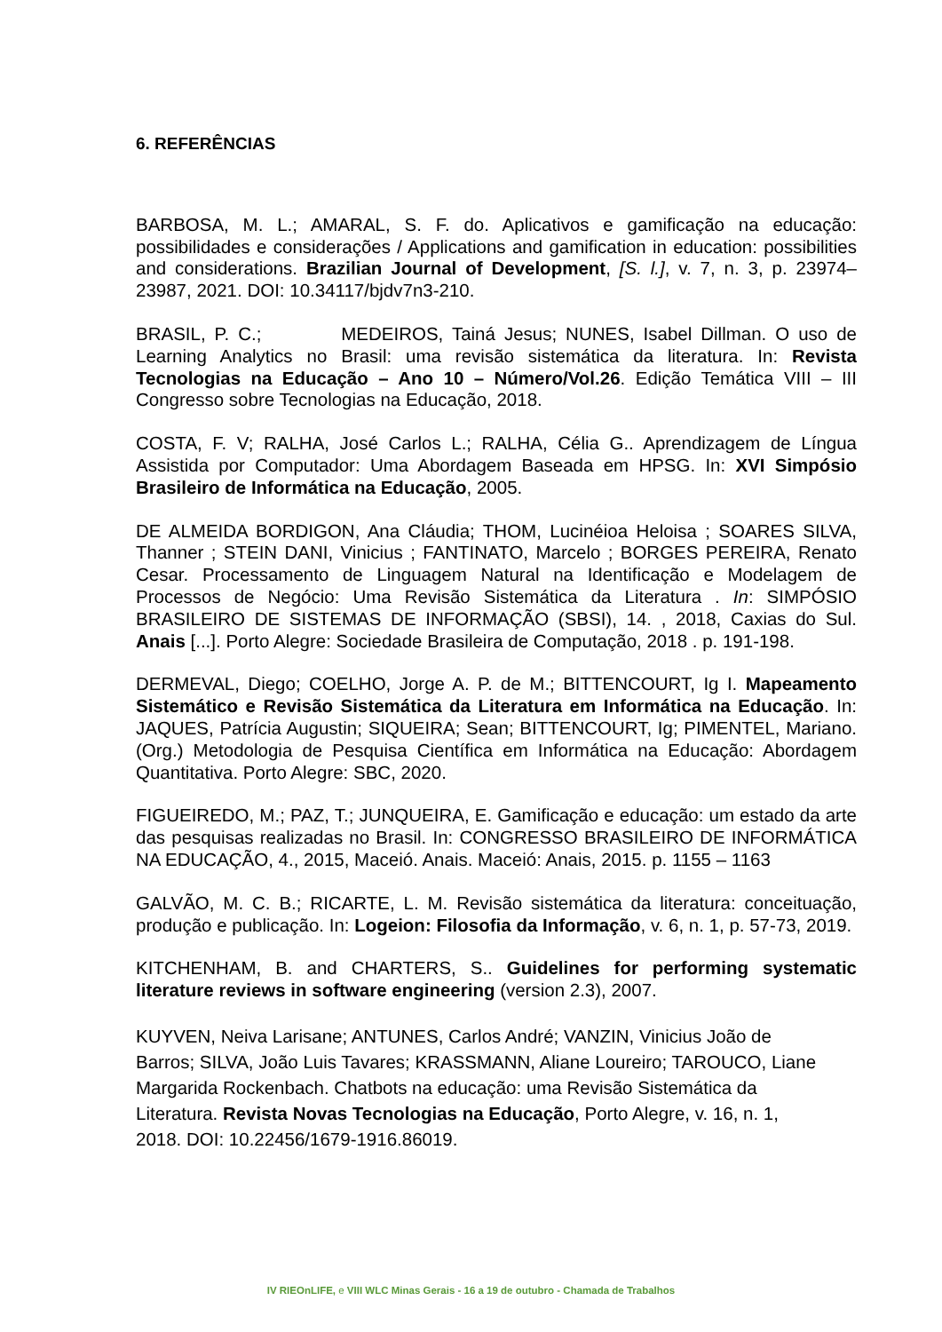6. REFERÊNCIAS
BARBOSA, M. L.; AMARAL, S. F. do. Aplicativos e gamificação na educação: possibilidades e considerações / Applications and gamification in education: possibilities and considerations. Brazilian Journal of Development, [S. l.], v. 7, n. 3, p. 23974–23987, 2021. DOI: 10.34117/bjdv7n3-210.
BRASIL, P. C.; MEDEIROS, Tainá Jesus; NUNES, Isabel Dillman. O uso de Learning Analytics no Brasil: uma revisão sistemática da literatura. In: Revista Tecnologias na Educação – Ano 10 – Número/Vol.26. Edição Temática VIII – III Congresso sobre Tecnologias na Educação, 2018.
COSTA, F. V; RALHA, José Carlos L.; RALHA, Célia G.. Aprendizagem de Língua Assistida por Computador: Uma Abordagem Baseada em HPSG. In: XVI Simpósio Brasileiro de Informática na Educação, 2005.
DE ALMEIDA BORDIGON, Ana Cláudia; THOM, Lucinéioa Heloisa ; SOARES SILVA, Thanner ; STEIN DANI, Vinicius ; FANTINATO, Marcelo ; BORGES PEREIRA, Renato Cesar. Processamento de Linguagem Natural na Identificação e Modelagem de Processos de Negócio: Uma Revisão Sistemática da Literatura . In: SIMPÓSIO BRASILEIRO DE SISTEMAS DE INFORMAÇÃO (SBSI), 14. , 2018, Caxias do Sul. Anais [...]. Porto Alegre: Sociedade Brasileira de Computação, 2018 . p. 191-198.
DERMEVAL, Diego; COELHO, Jorge A. P. de M.; BITTENCOURT, Ig I. Mapeamento Sistemático e Revisão Sistemática da Literatura em Informática na Educação. In: JAQUES, Patrícia Augustin; SIQUEIRA; Sean; BITTENCOURT, Ig; PIMENTEL, Mariano. (Org.) Metodologia de Pesquisa Científica em Informática na Educação: Abordagem Quantitativa. Porto Alegre: SBC, 2020.
FIGUEIREDO, M.; PAZ, T.; JUNQUEIRA, E. Gamificação e educação: um estado da arte das pesquisas realizadas no Brasil. In: CONGRESSO BRASILEIRO DE INFORMÁTICA NA EDUCAÇÃO, 4., 2015, Maceió. Anais. Maceió: Anais, 2015. p. 1155 – 1163
GALVÃO, M. C. B.; RICARTE, L. M. Revisão sistemática da literatura: conceituação, produção e publicação. In: Logeion: Filosofia da Informação, v. 6, n. 1, p. 57-73, 2019.
KITCHENHAM, B. and CHARTERS, S.. Guidelines for performing systematic literature reviews in software engineering (version 2.3), 2007.
KUYVEN, Neiva Larisane; ANTUNES, Carlos André; VANZIN, Vinicius João de
Barros; SILVA, João Luis Tavares; KRASSMANN, Aliane Loureiro; TAROUCO, Liane
Margarida Rockenbach. Chatbots na educação: uma Revisão Sistemática da
Literatura. Revista Novas Tecnologias na Educação, Porto Alegre, v. 16, n. 1,
2018. DOI: 10.22456/1679-1916.86019.
IV RIEOnLIFE, e VIII WLC Minas Gerais - 16 a 19 de outubro - Chamada de Trabalhos